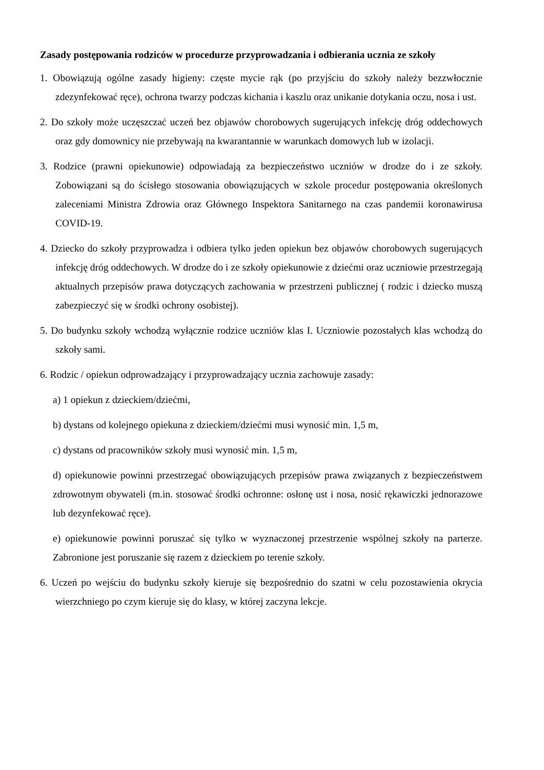Zasady postępowania rodziców w procedurze przyprowadzania i odbierania ucznia ze szkoły
1. Obowiązują ogólne zasady higieny: częste mycie rąk (po przyjściu do szkoły należy bezzwłocznie zdezynfekować ręce), ochrona twarzy podczas kichania i kaszlu oraz unikanie dotykania oczu, nosa i ust.
2. Do szkoły może uczęszczać uczeń bez objawów chorobowych sugerujących infekcję dróg oddechowych oraz gdy domownicy nie przebywają na kwarantannie w warunkach domowych lub w izolacji.
3. Rodzice (prawni opiekunowie) odpowiadają za bezpieczeństwo uczniów w drodze do i ze szkoły. Zobowiązani są do ścisłego stosowania obowiązujących w szkole procedur postępowania określonych zaleceniami Ministra Zdrowia oraz Głównego Inspektora Sanitarnego na czas pandemii koronawirusa COVID-19.
4. Dziecko do szkoły przyprowadza i odbiera tylko jeden opiekun bez objawów chorobowych sugerujących infekcję dróg oddechowych. W drodze do i ze szkoły opiekunowie z dziećmi oraz uczniowie przestrzegają aktualnych przepisów prawa dotyczących zachowania w przestrzeni publicznej ( rodzic i dziecko muszą zabezpieczyć się w środki ochrony osobistej).
5. Do budynku szkoły wchodzą wyłącznie rodzice uczniów klas I. Uczniowie pozostałych klas wchodzą do szkoły sami.
6. Rodzic / opiekun odprowadzający i przyprowadzający ucznia zachowuje zasady:
a) 1 opiekun z dzieckiem/dziećmi,
b) dystans od kolejnego opiekuna z dzieckiem/dziećmi musi wynosić min. 1,5 m,
c) dystans od pracowników szkoły musi wynosić min. 1,5 m,
d) opiekunowie powinni przestrzegać obowiązujących przepisów prawa związanych z bezpieczeństwem zdrowotnym obywateli (m.in. stosować środki ochronne: osłonę ust i nosa, nosić rękawiczki jednorazowe lub dezynfekować ręce).
e) opiekunowie powinni poruszać się tylko w wyznaczonej przestrzenie wspólnej szkoły na parterze. Zabronione jest poruszanie się razem z dzieckiem po terenie szkoły.
6. Uczeń po wejściu do budynku szkoły kieruje się bezpośrednio do szatni w celu pozostawienia okrycia wierzchniego po czym kieruje się do klasy, w której zaczyna lekcje.